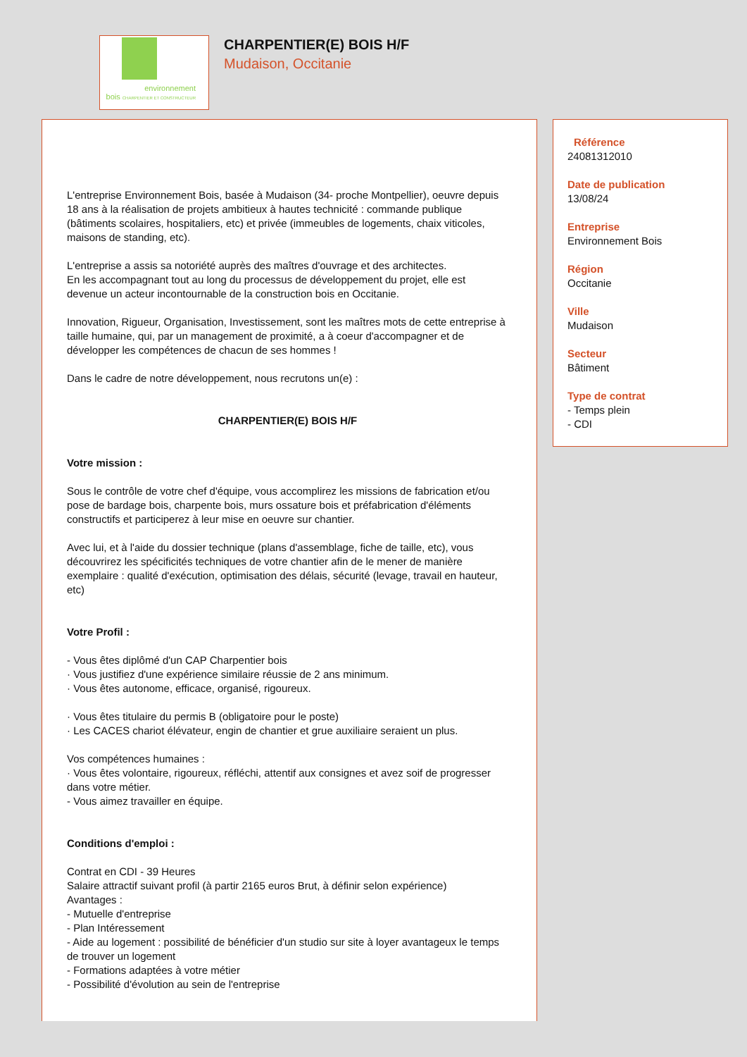environnement
bois CHARPENTIER ET CONSTRUCTEUR
CHARPENTIER(E) BOIS H/F
Mudaison, Occitanie
L'entreprise Environnement Bois, basée à Mudaison (34- proche Montpellier), oeuvre depuis 18 ans à la réalisation de projets ambitieux à hautes technicité : commande publique (bâtiments scolaires, hospitaliers, etc) et privée (immeubles de logements, chaix viticoles, maisons de standing, etc).
L'entreprise a assis sa notoriété auprès des maîtres d'ouvrage et des architectes.
En les accompagnant tout au long du processus de développement du projet, elle est devenue un acteur incontournable de la construction bois en Occitanie.
Innovation, Rigueur, Organisation, Investissement, sont les maîtres mots de cette entreprise à taille humaine, qui, par un management de proximité, a à coeur d'accompagner et de développer les compétences de chacun de ses hommes !
Dans le cadre de notre développement, nous recrutons un(e) :
CHARPENTIER(E) BOIS H/F
Votre mission :
Sous le contrôle de votre chef d'équipe, vous accomplirez les missions de fabrication et/ou pose de bardage bois, charpente bois, murs ossature bois et préfabrication d'éléments constructifs et participerez à leur mise en oeuvre sur chantier.
Avec lui, et à l'aide du dossier technique (plans d'assemblage, fiche de taille, etc), vous découvrirez les spécificités techniques de votre chantier afin de le mener de manière exemplaire : qualité d'exécution, optimisation des délais, sécurité (levage, travail en hauteur, etc)
Votre Profil :
- Vous êtes diplômé d'un CAP Charpentier bois
· Vous justifiez d'une expérience similaire réussie de 2 ans minimum.
· Vous êtes autonome, efficace, organisé, rigoureux.
· Vous êtes titulaire du permis B (obligatoire pour le poste)
· Les CACES chariot élévateur, engin de chantier et grue auxiliaire seraient un plus.
Vos compétences humaines :
· Vous êtes volontaire, rigoureux, réfléchi, attentif aux consignes et avez soif de progresser dans votre métier.
- Vous aimez travailler en équipe.
Conditions d'emploi :
Contrat en CDI - 39 Heures
Salaire attractif suivant profil (à partir 2165 euros Brut, à définir selon expérience)
Avantages :
- Mutuelle d'entreprise
- Plan Intéressement
- Aide au logement : possibilité de bénéficier d'un studio sur site à loyer avantageux le temps de trouver un logement
- Formations adaptées à votre métier
- Possibilité d'évolution au sein de l'entreprise
Référence
24081312010
Date de publication
13/08/24
Entreprise
Environnement Bois
Région
Occitanie
Ville
Mudaison
Secteur
Bâtiment
Type de contrat
- Temps plein
- CDI